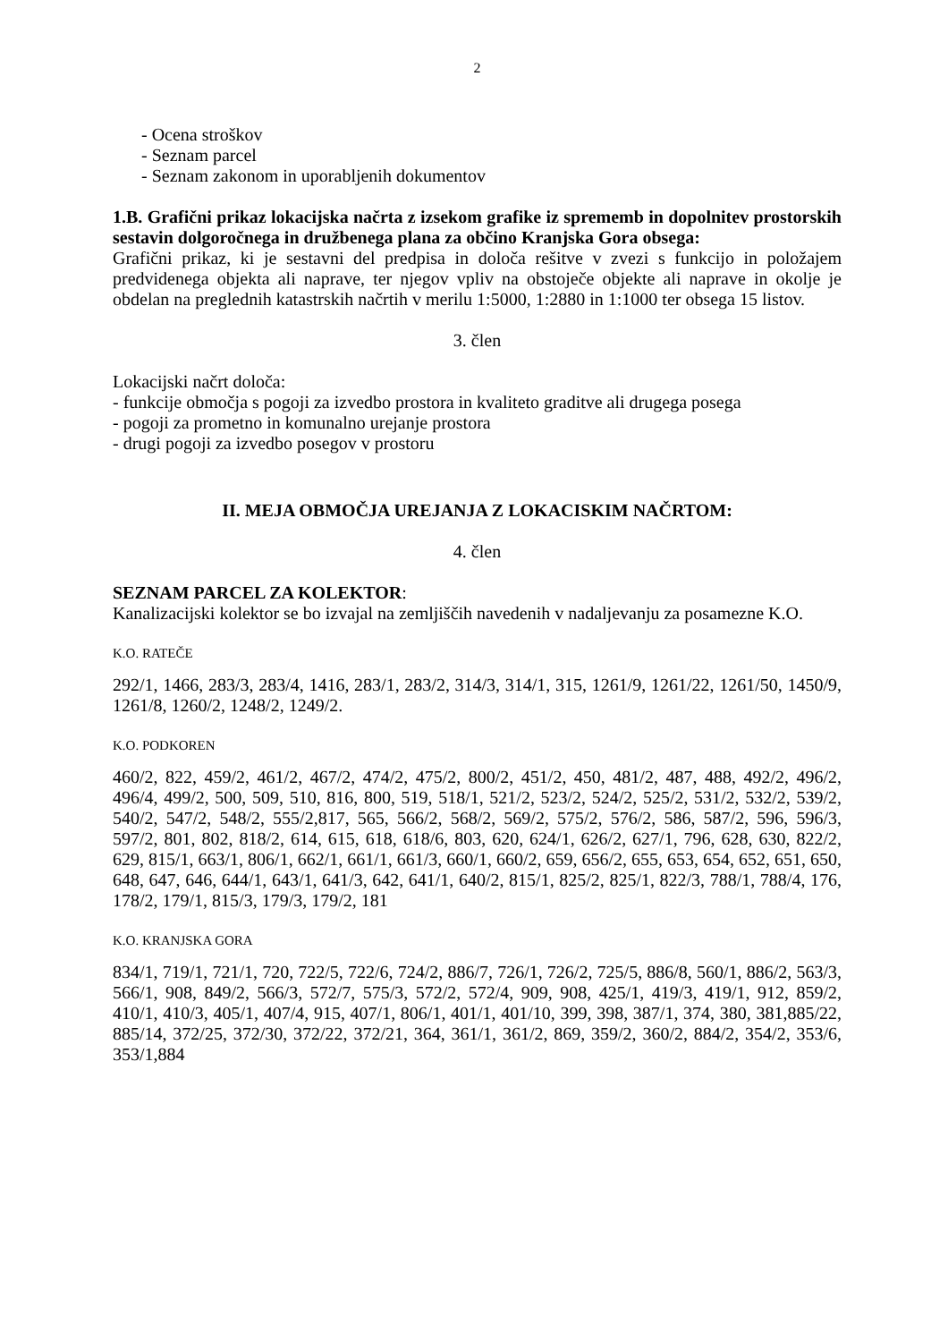2
- Ocena stroškov
- Seznam parcel
- Seznam zakonom in uporabljenih dokumentov
1.B. Grafični prikaz lokacijska načrta z izsekom grafike iz sprememb in dopolnitev prostorskih sestavin dolgoročnega in družbenega plana za občino Kranjska Gora obsega:
Grafični prikaz, ki je sestavni del predpisa in določa rešitve v zvezi s funkcijo in položajem predvidenega objekta ali naprave, ter njegov vpliv na obstoječe objekte ali naprave in okolje je obdelan na preglednih katastrskih načrtih v merilu 1:5000, 1:2880 in 1:1000 ter obsega 15 listov.
3. člen
Lokacijski načrt določa:
- funkcije območja s pogoji za izvedbo prostora in kvaliteto graditve ali drugega posega
- pogoji za prometno in komunalno urejanje prostora
- drugi pogoji za izvedbo posegov v prostoru
II. MEJA OBMOČJA UREJANJA Z LOKACISKIM NAČRTOM:
4. člen
SEZNAM PARCEL ZA KOLEKTOR:
Kanalizacijski kolektor se bo izvajal na zemljiščih navedenih v nadaljevanju za posamezne K.O.
K.O. RATEČE
292/1, 1466, 283/3, 283/4, 1416, 283/1, 283/2, 314/3, 314/1, 315, 1261/9, 1261/22, 1261/50, 1450/9, 1261/8, 1260/2, 1248/2, 1249/2.
K.O. PODKOREN
460/2, 822, 459/2, 461/2, 467/2, 474/2, 475/2, 800/2, 451/2, 450, 481/2, 487, 488, 492/2, 496/2, 496/4, 499/2, 500, 509, 510, 816, 800, 519, 518/1, 521/2, 523/2, 524/2, 525/2, 531/2, 532/2, 539/2, 540/2, 547/2, 548/2, 555/2,817, 565, 566/2, 568/2, 569/2, 575/2, 576/2, 586, 587/2, 596, 596/3, 597/2, 801, 802, 818/2, 614, 615, 618, 618/6, 803, 620, 624/1, 626/2, 627/1, 796, 628, 630, 822/2, 629, 815/1, 663/1, 806/1, 662/1, 661/1, 661/3, 660/1, 660/2, 659, 656/2, 655, 653, 654, 652, 651, 650, 648, 647, 646, 644/1, 643/1, 641/3, 642, 641/1, 640/2, 815/1, 825/2, 825/1, 822/3, 788/1, 788/4, 176, 178/2, 179/1, 815/3, 179/3, 179/2, 181
K.O. KRANJSKA GORA
834/1, 719/1, 721/1, 720, 722/5, 722/6, 724/2, 886/7, 726/1, 726/2, 725/5, 886/8, 560/1, 886/2, 563/3, 566/1, 908, 849/2, 566/3, 572/7, 575/3, 572/2, 572/4, 909, 908, 425/1, 419/3, 419/1, 912, 859/2, 410/1, 410/3, 405/1, 407/4, 915, 407/1, 806/1, 401/1, 401/10, 399, 398, 387/1, 374, 380, 381,885/22, 885/14, 372/25, 372/30, 372/22, 372/21, 364, 361/1, 361/2, 869, 359/2, 360/2, 884/2, 354/2, 353/6, 353/1,884